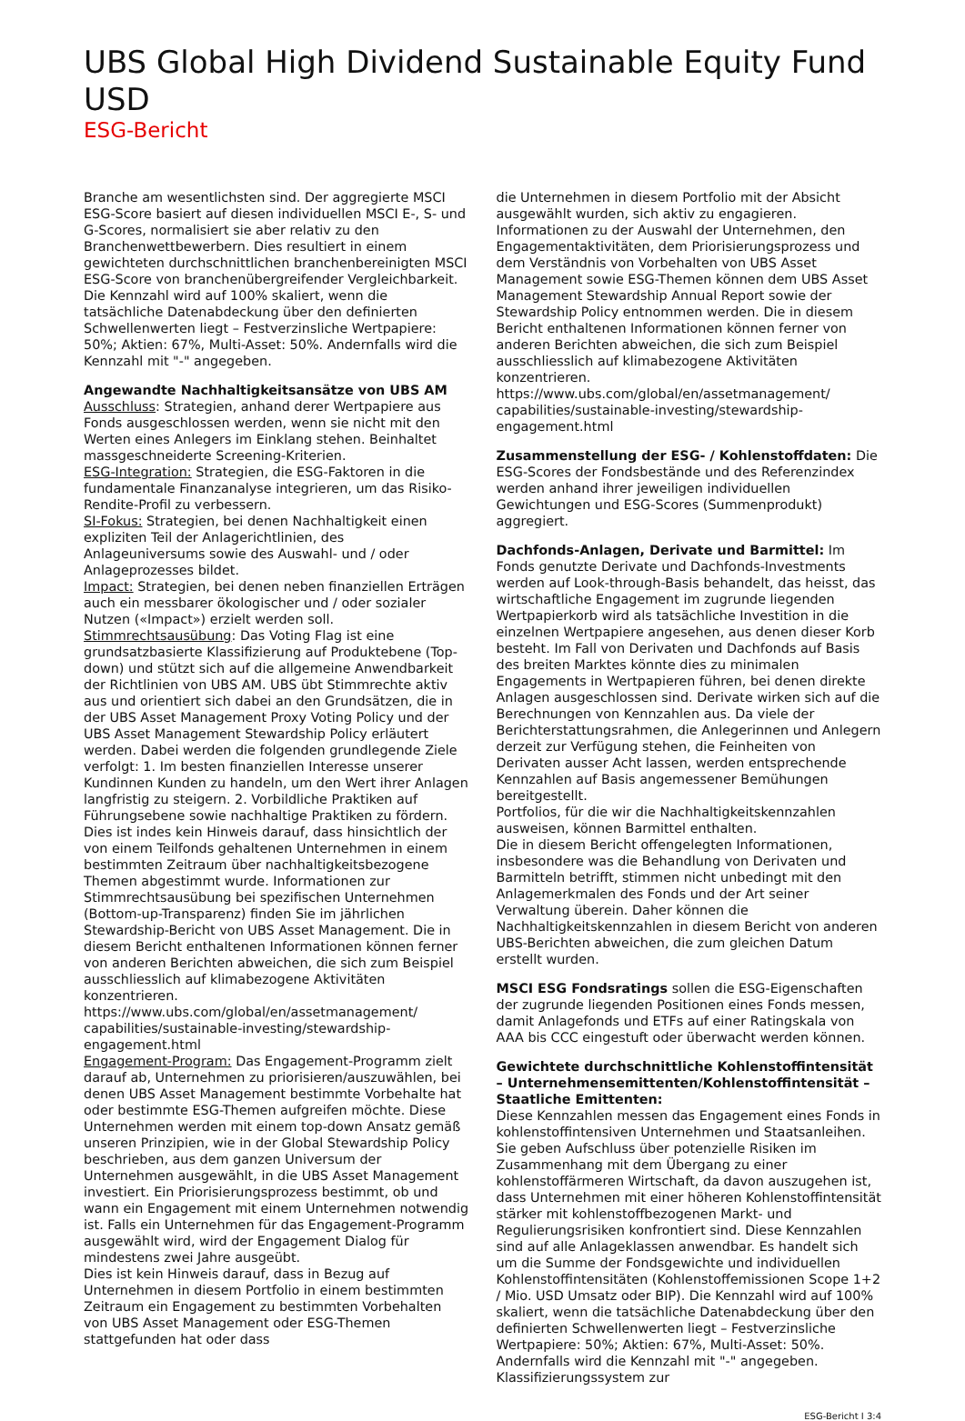UBS Global High Dividend Sustainable Equity Fund USD
ESG-Bericht
Branche am wesentlichsten sind. Der aggregierte MSCI ESG-Score basiert auf diesen individuellen MSCI E-, S- und G-Scores, normalisiert sie aber relativ zu den Branchenwettbewerbern. Dies resultiert in einem gewichteten durchschnittlichen branchenbereinigten MSCI ESG-Score von branchenübergreifender Vergleichbarkeit.
Die Kennzahl wird auf 100% skaliert, wenn die tatsächliche Datenabdeckung über den definierten Schwellenwerten liegt – Festverzinsliche Wertpapiere: 50%; Aktien: 67%, Multi-Asset: 50%. Andernfalls wird die Kennzahl mit "-" angegeben.
Angewandte Nachhaltigkeitsansätze von UBS AM
Ausschluss: Strategien, anhand derer Wertpapiere aus Fonds ausgeschlossen werden, wenn sie nicht mit den Werten eines Anlegers im Einklang stehen. Beinhaltet massgeschneiderte Screening-Kriterien.
ESG-Integration: Strategien, die ESG-Faktoren in die fundamentale Finanzanalyse integrieren, um das Risiko-Rendite-Profil zu verbessern.
SI-Fokus: Strategien, bei denen Nachhaltigkeit einen expliziten Teil der Anlagerichtlinien, des Anlageuniversums sowie des Auswahl- und / oder Anlageprozesses bildet.
Impact: Strategien, bei denen neben finanziellen Erträgen auch ein messbarer ökologischer und / oder sozialer Nutzen («Impact») erzielt werden soll.
Stimmrechtsausübung: Das Voting Flag ist eine grundsatzbasierte Klassifizierung auf Produktebene (Top-down) und stützt sich auf die allgemeine Anwendbarkeit der Richtlinien von UBS AM. UBS übt Stimmrechte aktiv aus und orientiert sich dabei an den Grundsätzen, die in der UBS Asset Management Proxy Voting Policy und der UBS Asset Management Stewardship Policy erläutert werden. Dabei werden die folgenden grundlegende Ziele verfolgt: 1. Im besten finanziellen Interesse unserer Kundinnen Kunden zu handeln, um den Wert ihrer Anlagen langfristig zu steigern. 2. Vorbildliche Praktiken auf Führungsebene sowie nachhaltige Praktiken zu fördern. Dies ist indes kein Hinweis darauf, dass hinsichtlich der von einem Teilfonds gehaltenen Unternehmen in einem bestimmten Zeitraum über nachhaltigkeitsbezogene Themen abgestimmt wurde. Informationen zur Stimmrechtsausübung bei spezifischen Unternehmen (Bottom-up-Transparenz) finden Sie im jährlichen Stewardship-Bericht von UBS Asset Management. Die in diesem Bericht enthaltenen Informationen können ferner von anderen Berichten abweichen, die sich zum Beispiel ausschliesslich auf klimabezogene Aktivitäten konzentrieren.
https://www.ubs.com/global/en/assetmanagement/ capabilities/sustainable-investing/stewardship-engagement.html
Engagement-Program: Das Engagement-Programm zielt darauf ab, Unternehmen zu priorisieren/auszuwählen, bei denen UBS Asset Management bestimmte Vorbehalte hat oder bestimmte ESG-Themen aufgreifen möchte. Diese Unternehmen werden mit einem top-down Ansatz gemäß unseren Prinzipien, wie in der Global Stewardship Policy beschrieben, aus dem ganzen Universum der Unternehmen ausgewählt, in die UBS Asset Management investiert. Ein Priorisierungsprozess bestimmt, ob und wann ein Engagement mit einem Unternehmen notwendig ist. Falls ein Unternehmen für das Engagement-Programm ausgewählt wird, wird der Engagement Dialog für mindestens zwei Jahre ausgeübt.
Dies ist kein Hinweis darauf, dass in Bezug auf Unternehmen in diesem Portfolio in einem bestimmten Zeitraum ein Engagement zu bestimmten Vorbehalten von UBS Asset Management oder ESG-Themen stattgefunden hat oder dass
die Unternehmen in diesem Portfolio mit der Absicht ausgewählt wurden, sich aktiv zu engagieren. Informationen zu der Auswahl der Unternehmen, den Engagementaktivitäten, dem Priorisierungsprozess und dem Verständnis von Vorbehalten von UBS Asset Management sowie ESG-Themen können dem UBS Asset Management Stewardship Annual Report sowie der Stewardship Policy entnommen werden. Die in diesem Bericht enthaltenen Informationen können ferner von anderen Berichten abweichen, die sich zum Beispiel ausschliesslich auf klimabezogene Aktivitäten konzentrieren.
https://www.ubs.com/global/en/assetmanagement/ capabilities/sustainable-investing/stewardship-engagement.html
Zusammenstellung der ESG- / Kohlenstoffdaten: Die ESG-Scores der Fondsbestände und des Referenzindex werden anhand ihrer jeweiligen individuellen Gewichtungen und ESG-Scores (Summenprodukt) aggregiert.
Dachfonds-Anlagen, Derivate und Barmittel: Im Fonds genutzte Derivate und Dachfonds-Investments werden auf Look-through-Basis behandelt, das heisst, das wirtschaftliche Engagement im zugrunde liegenden Wertpapierkorb wird als tatsächliche Investition in die einzelnen Wertpapiere angesehen, aus denen dieser Korb besteht. Im Fall von Derivaten und Dachfonds auf Basis des breiten Marktes könnte dies zu minimalen Engagements in Wertpapieren führen, bei denen direkte Anlagen ausgeschlossen sind. Derivate wirken sich auf die Berechnungen von Kennzahlen aus. Da viele der Berichterstattungsrahmen, die Anlegerinnen und Anlegern derzeit zur Verfügung stehen, die Feinheiten von Derivaten ausser Acht lassen, werden entsprechende Kennzahlen auf Basis angemessener Bemühungen bereitgestellt.
Portfolios, für die wir die Nachhaltigkeitskennzahlen ausweisen, können Barmittel enthalten.
Die in diesem Bericht offengelegten Informationen, insbesondere was die Behandlung von Derivaten und Barmitteln betrifft, stimmen nicht unbedingt mit den Anlagemerkmalen des Fonds und der Art seiner Verwaltung überein. Daher können die Nachhaltigkeitskennzahlen in diesem Bericht von anderen UBS-Berichten abweichen, die zum gleichen Datum erstellt wurden.
MSCI ESG Fondsratings sollen die ESG-Eigenschaften der zugrunde liegenden Positionen eines Fonds messen, damit Anlagefonds und ETFs auf einer Ratingskala von AAA bis CCC eingestuft oder überwacht werden können.
Gewichtete durchschnittliche Kohlenstoffintensität – Unternehmensemittenten/Kohlenstoffintensität – Staatliche Emittenten:
Diese Kennzahlen messen das Engagement eines Fonds in kohlenstoffintensiven Unternehmen und Staatsanleihen. Sie geben Aufschluss über potenzielle Risiken im Zusammenhang mit dem Übergang zu einer kohlenstoffärmeren Wirtschaft, da davon auszugehen ist, dass Unternehmen mit einer höheren Kohlenstoffintensität stärker mit kohlenstoffbezogenen Markt- und Regulierungsrisiken konfrontiert sind. Diese Kennzahlen sind auf alle Anlageklassen anwendbar. Es handelt sich um die Summe der Fondsgewichte und individuellen Kohlenstoffintensitäten (Kohlenstoffemissionen Scope 1+2 / Mio. USD Umsatz oder BIP). Die Kennzahl wird auf 100% skaliert, wenn die tatsächliche Datenabdeckung über den definierten Schwellenwerten liegt – Festverzinsliche Wertpapiere: 50%; Aktien: 67%, Multi-Asset: 50%. Andernfalls wird die Kennzahl mit "-" angegeben. Klassifizierungssystem zur
ESG-Bericht I 3:4